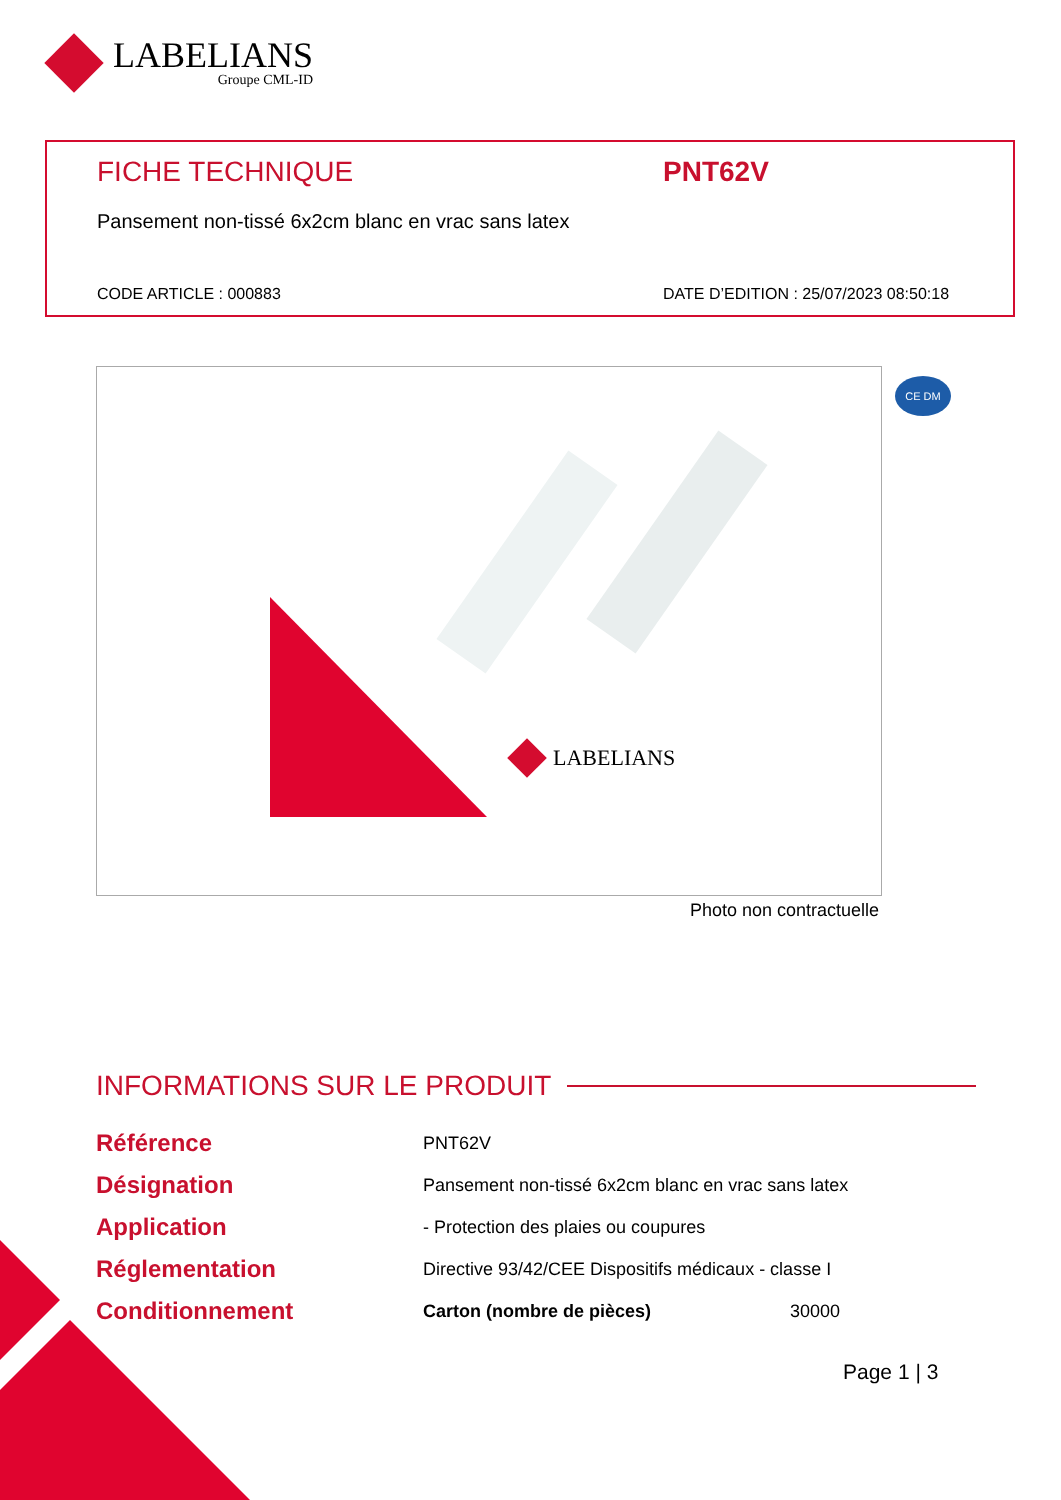LABELIANS
Groupe CML-ID
FICHE TECHNIQUE PNT62V
Pansement non-tissé 6x2cm blanc en vrac sans latex
CODE ARTICLE : 000883 DATE D’EDITION : 25/07/2023 08:50:18
LABELIANS
Photo non contractuelle
CE DM
INFORMATIONS SUR LE PRODUIT
| Référence | PNT62V | |
| Désignation | Pansement non-tissé 6x2cm blanc en vrac sans latex | |
| Application | - Protection des plaies ou coupures | |
| Réglementation | Directive 93/42/CEE Dispositifs médicaux - classe I | |
| Conditionnement | Carton (nombre de pièces) | 30000 |
Page 1 | 3